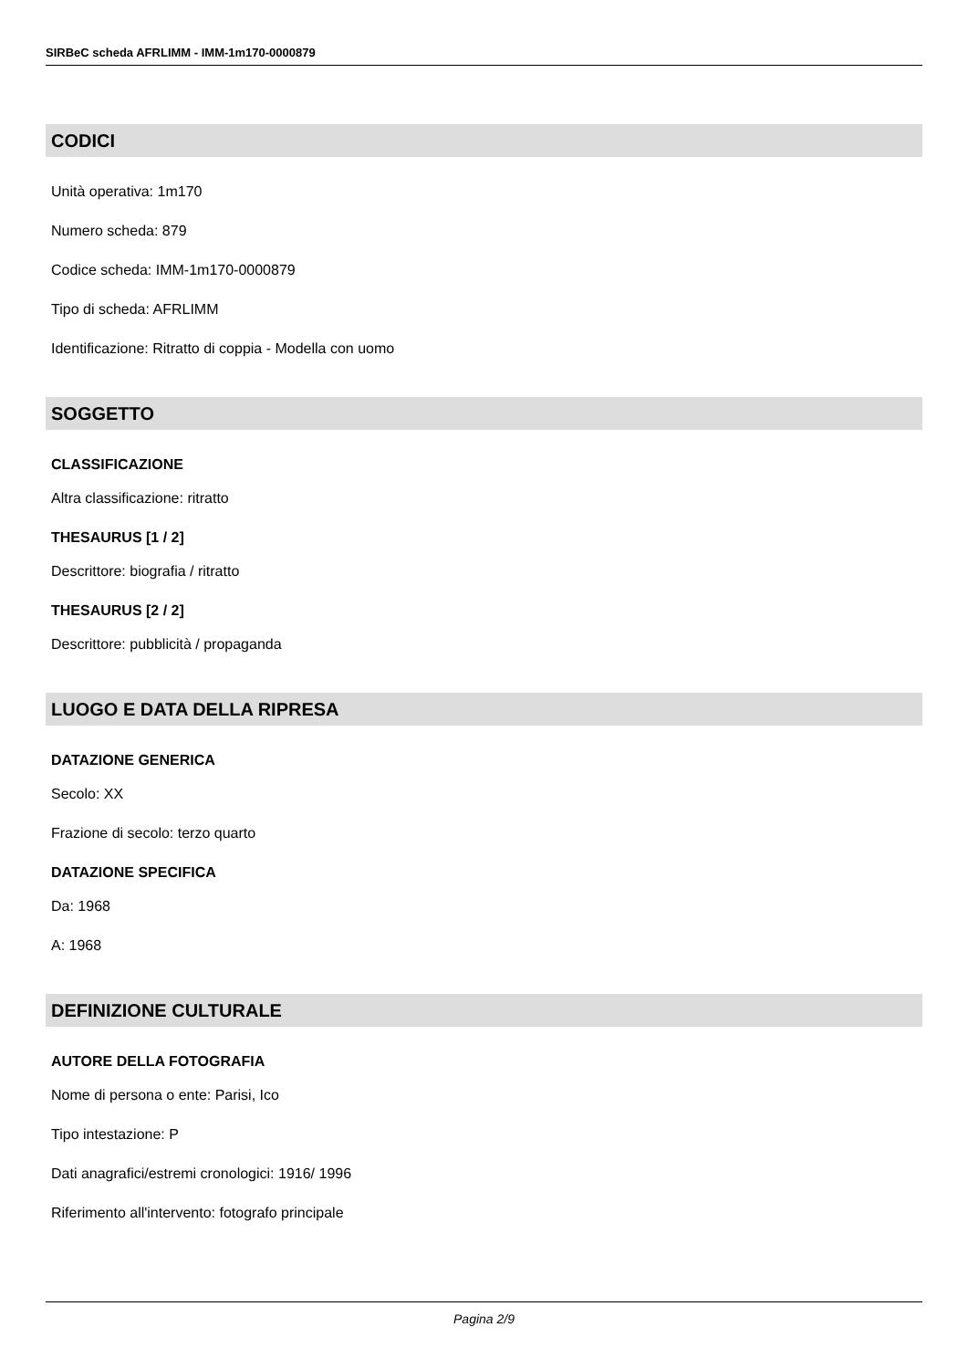SIRBeC scheda AFRLIMM - IMM-1m170-0000879
CODICI
Unità operativa: 1m170
Numero scheda: 879
Codice scheda: IMM-1m170-0000879
Tipo di scheda: AFRLIMM
Identificazione: Ritratto di coppia - Modella con uomo
SOGGETTO
CLASSIFICAZIONE
Altra classificazione: ritratto
THESAURUS [1 / 2]
Descrittore: biografia / ritratto
THESAURUS [2 / 2]
Descrittore: pubblicità / propaganda
LUOGO E DATA DELLA RIPRESA
DATAZIONE GENERICA
Secolo: XX
Frazione di secolo: terzo quarto
DATAZIONE SPECIFICA
Da: 1968
A: 1968
DEFINIZIONE CULTURALE
AUTORE DELLA FOTOGRAFIA
Nome di persona o ente: Parisi, Ico
Tipo intestazione: P
Dati anagrafici/estremi cronologici: 1916/ 1996
Riferimento all'intervento: fotografo principale
Pagina 2/9